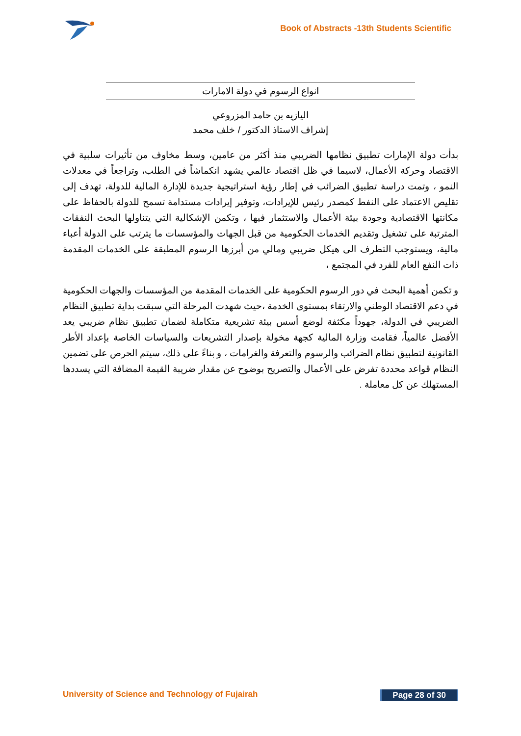Book of Abstracts -13th Students Scientific
انواع الرسوم في دولة الامارات
اليازيه بن حامد المزروعي
إشراف الاستاذ الدكتور / خلف محمد
بدأت دولة الإمارات تطبيق نظامها الضريبي منذ أكثر من عامين، وسط مخاوف من تأثيرات سلبية في الاقتصاد وحركة الأعمال، لاسيما في ظل اقتصاد عالمي يشهد انكماشاً في الطلب، وتراجعاً في معدلات النمو ، وتمت دراسة تطبيق الضرائب في إطار رؤية استراتيجية جديدة للإدارة المالية للدولة، تهدف إلى تقليص الاعتماد على النفط كمصدر رئيس للإيرادات، وتوفير إيرادات مستدامة تسمح للدولة بالحفاظ على مكانتها الاقتصادية وجودة بيئة الأعمال والاستثمار فيها ، وتكمن الإشكالية التي يتناولها البحث النفقات المترتبة على تشغيل وتقديم الخدمات الحكومية من قبل الجهات والمؤسسات ما يترتب على الدولة أعباء مالية، ويستوجب التطرف الى هيكل ضريبي ومالي من أبرزها الرسوم المطبقة على الخدمات المقدمة ذات النفع العام للفرد في المجتمع ،
و تكمن أهمية البحث في دور الرسوم الحكومية على الخدمات المقدمة من المؤسسات والجهات الحكومية في دعم الاقتصاد الوطني والارتقاء بمستوى الخدمة ،حيث شهدت المرحلة التي سبقت بداية تطبيق النظام الضريبي في الدولة، جهوداً مكثفة لوضع أسس بيئة تشريعية متكاملة لضمان تطبيق نظام ضريبي يعد الأفضل عالمياً، فقامت وزارة المالية كجهة مخولة بإصدار التشريعات والسياسات الخاصة بإعداد الأطر القانونية لتطبيق نظام الضرائب والرسوم والتعرفة والغرامات ، و بناءً على ذلك، سيتم الحرص على تضمين النظام قواعد محددة تفرض على الأعمال والتصريح بوضوح عن مقدار ضريبة القيمة المضافة التي يسددها المستهلك عن كل معاملة .
University of Science and Technology of Fujairah Page 28 of 30